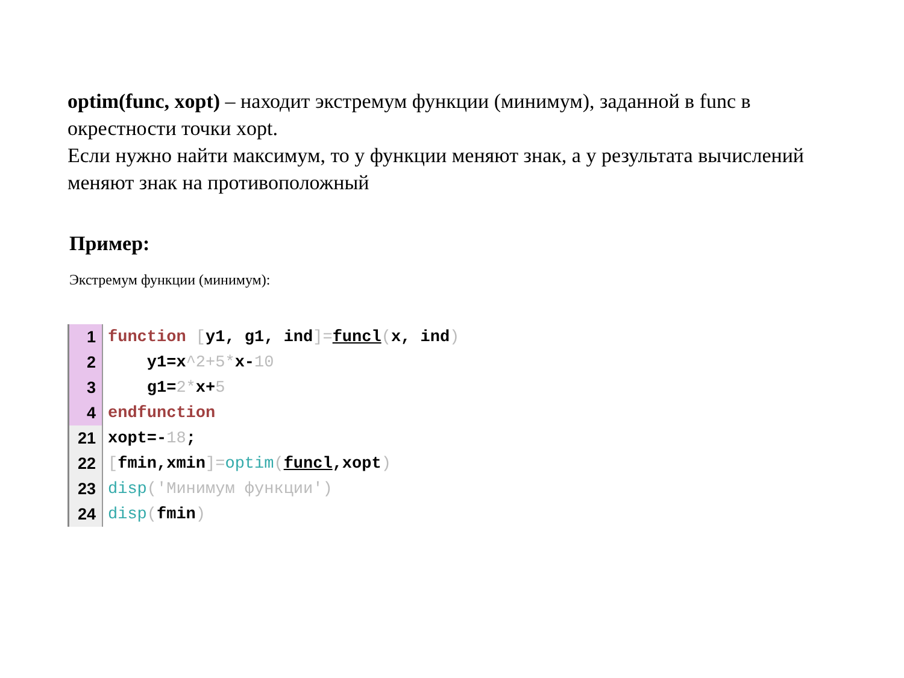optim(func, xopt) – находит экстремум функции (минимум), заданной в func в окрестности точки xopt.
Если нужно найти максимум, то у функции меняют знак, а у результата вычислений меняют знак на противоположный
Пример:
Экстремум функции (минимум):
1 function [y1, g1, ind]=funcl(x, ind)
2 y1=x^2+5*x-10
3 g1=2*x+5
4 endfunction
21 xopt=-18;
22 [fmin,xmin]=optim(funcl,xopt)
23 disp('Минимум функции')
24 disp(fmin)